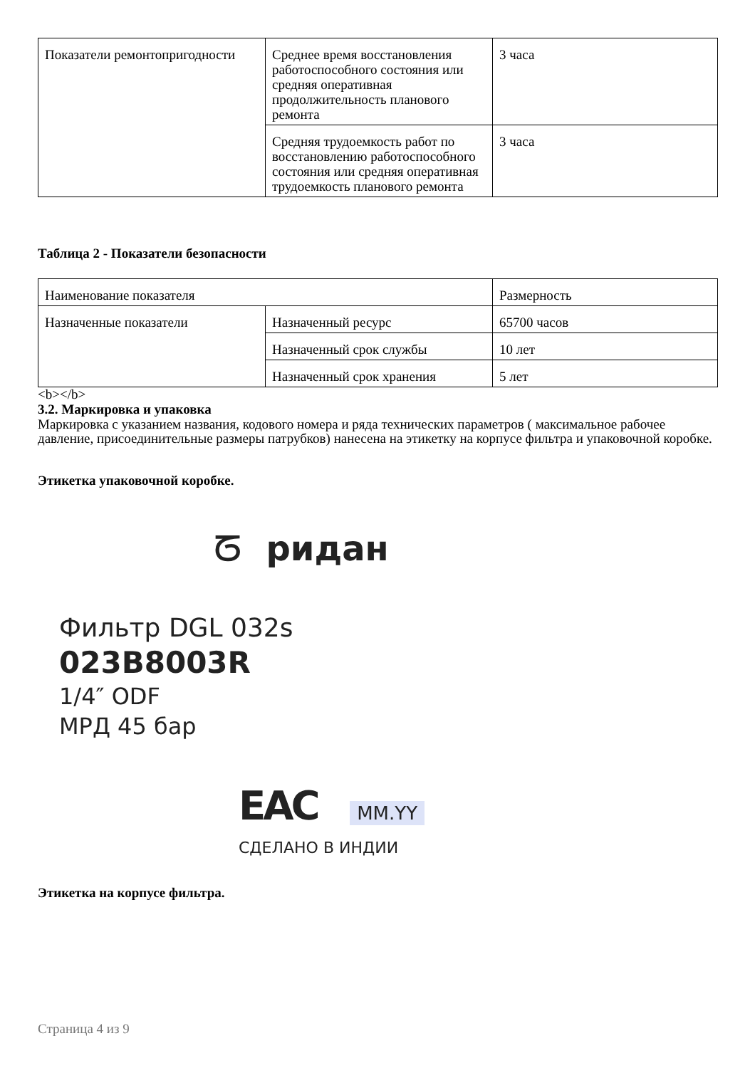| Показатели ремонтопригодности | Среднее время восстановления работоспособного состояния или средняя оперативная продолжительность планового ремонта | 3 часа |
| | Средняя трудоемкость работ по восстановлению работоспособного состояния или средняя оперативная трудоемкость планового ремонта | 3 часа |
Таблица 2 - Показатели безопасности
| Наименование показателя | | Размерность |
| Назначенные показатели | Назначенный ресурс | 65700 часов |
| | Назначенный срок службы | 10 лет |
| | Назначенный срок хранения | 5 лет |
<b></b>
3.2. Маркировка и упаковка
Маркировка с указанием названия, кодового номера и ряда технических параметров ( максимальное рабочее давление, присоединительные размеры патрубков) нанесена на этикетку на корпусе фильтра и упаковочной коробке.
Этикетка упаковочной коробке.
ᘔ ридан
Фильтр DGL 032s
023B8003R
1/4″ ODF
МРД 45 бар
EAC MM.YY
СДЕЛАНО В ИНДИИ
Этикетка на корпусе фильтра.
Страница 4 из 9